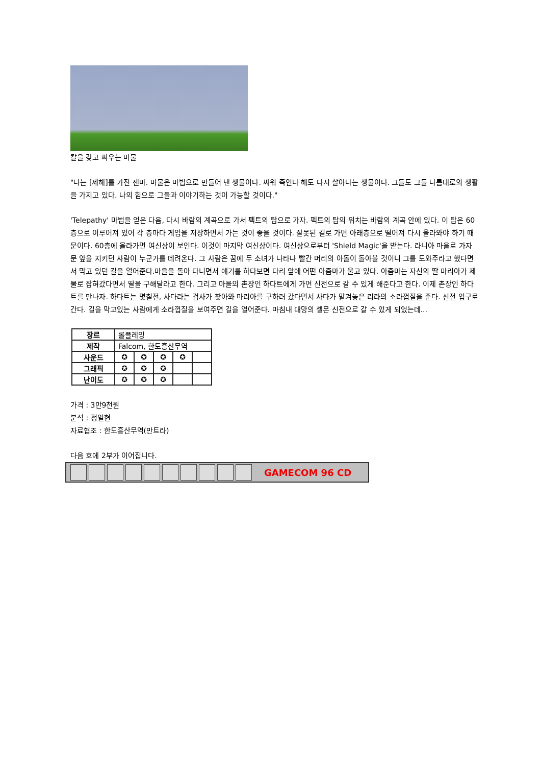칼을 갖고 싸우는 마물
"나는 [제헤]를 가진 젠마. 마물은 마법으로 만들어 낸 생물이다. 싸워 죽인다 해도 다시 살아나는 생물이다. 그들도 그들 나름대로의 생활을 가지고 있다. 나의 힘으로 그들과 이야기하는 것이 가능할 것이다."
'Telepathy' 마법을 얻은 다음, 다시 바람의 계곡으로 가서 펙트의 탑으로 가자. 펙트의 탑의 위치는 바람의 계곡 안에 있다. 이 탑은 60층으로 이루어져 있어 각 층마다 게임을 저장하면서 가는 것이 좋을 것이다. 잘못된 길로 가면 아래층으로 떨어져 다시 올라와야 하기 때문이다. 60층에 올라가면 여신상이 보인다. 이것이 마지막 여신상이다. 여신상으로부터 'Shield Magic'을 받는다. 라니아 마을로 가자 문 앞을 지키던 사람이 누군가를 데려온다. 그 사람은 꿈에 두 소녀가 나타나 빨간 머리의 아돌이 돌아올 것이니 그를 도와주라고 했다면서 막고 있던 길을 열어준다.마을을 돌아 다니면서 얘기를 하다보면 다리 앞에 어떤 아줌마가 울고 있다. 아줌마는 자신의 딸 마리아가 제물로 잡혀갔다면서 딸을 구해달라고 한다. 그리고 마을의 촌장인 하다트에게 가면 신전으로 갈 수 있게 해준다고 한다. 이제 촌장인 하다트를 만나자. 하다트는 몇칠전, 사다라는 검사가 찾아와 마리아를 구하러 갔다면서 사다가 맡겨놓은 리라의 소라껍질을 준다. 신전 입구로 간다. 길을 막고있는 사람에게 소라껍질을 보여주면 길을 열어준다. 마침내 대망의 셀몬 신전으로 갈 수 있게 되었는데...
| 장르 | 롤플레잉 | | | | |
| 제작 | Falcom, 한도흥산무역 | | | | |
| 사운드 | ✪ | ✪ | ✪ | ✪ | |
| 그래픽 | ✪ | ✪ | ✪ | | |
| 난이도 | ✪ | ✪ | ✪ | | |
가격 : 3만9천원
분석 : 정일현
자료협조 : 한도흥산무역(만트라)
다음 호에 2부가 이어집니다.
GAMECOM 96 CD